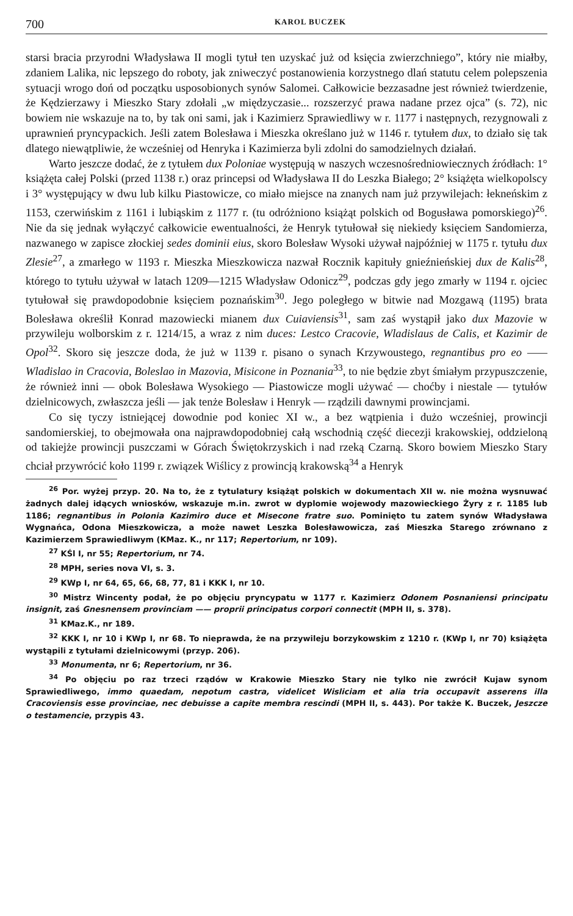700 KAROL BUCZEK
starsi bracia przyrodni Władysława II mogli tytuł ten uzyskać już od księcia zwierzchniego”, który nie miałby, zdaniem Lalika, nic lepszego do roboty, jak zniweczyć postanowienia korzystnego dlań statutu celem polepszenia sytuacji wrogo doń od początku usposobionych synów Salomei. Całkowicie bezzasadne jest również twierdzenie, że Kędzierzawy i Mieszko Stary zdołali „w międzyczasie... rozszerzyć prawa nadane przez ojca” (s. 72), nic bowiem nie wskazuje na to, by tak oni sami, jak i Kazimierz Sprawiedliwy w r. 1177 i następnych, rezygnowali z uprawnień pryncypackich. Jeśli zatem Bolesława i Mieszka określano już w 1146 r. tytułem dux, to działo się tak dlatego niewątpliwie, że wcześniej od Henryka i Kazimierza byli zdolni do samodzielnych działań.
Warto jeszcze dodać, że z tytułem dux Poloniae występują w naszych wczesnośredniowiecznych źródłach: 1° książęta całej Polski (przed 1138 r.) oraz princepsi od Władysława II do Leszka Białego; 2° książęta wielkopolscy i 3° występujący w dwu lub kilku Piastowicze, co miało miejsce na znanych nam już przywilejach: łekneńskim z 1153, czerwińskim z 1161 i lubiąskim z 1177 r. (tu odróżniono książąt polskich od Bogusława pomorskiego)<sup>26</sup>. Nie da się jednak wyłączyć całkowicie ewentualności, że Henryk tytułował się niekiedy księciem Sandomierza, nazwanego w zapisce złockiej sedes dominii eius, skoro Bolesław Wysoki używał najpóźniej w 1175 r. tytułu dux Zlesie<sup>27</sup>, a zmarłego w 1193 r. Mieszka Mieszkowicza nazwał Rocznik kapituły gnieźnieńskiej dux de Kalis<sup>28</sup>, którego to tytułu używał w latach 1209—1215 Władysław Odonicz<sup>29</sup>, podczas gdy jego zmarły w 1194 r. ojciec tytułował się prawdopodobnie księciem poznańskim<sup>30</sup>. Jego poległego w bitwie nad Mozgawą (1195) brata Bolesława określił Konrad mazowiecki mianem dux Cuiaviensis<sup>31</sup>, sam zaś wystąpił jako dux Mazovie w przywileju wolborskim z r. 1214/15, a wraz z nim duces: Lestco Cracovie, Wladislaus de Calis, et Kazimir de Opol<sup>32</sup>. Skoro się jeszcze doda, że już w 1139 r. pisano o synach Krzywoustego, regnantibus pro eo —— Wladislao in Cracovia, Boleslao in Mazovia, Misicone in Poznania<sup>33</sup>, to nie będzie zbyt śmiałym przypuszczenie, że również inni — obok Bolesława Wysokiego — Piastowicze mogli używać — choćby i niestale — tytułów dzielnicowych, zwłaszcza jeśli — jak tenże Bolesław i Henryk — rządzili dawnymi prowincjami.
Co się tyczy istniejącej dowodnie pod koniec XI w., a bez wątpienia i dużo wcześniej, prowincji sandomierskiej, to obejmowała ona najprawdopodobniej całą wschodnią część diecezji krakowskiej, oddzieloną od takiejże prowincji puszczami w Górach Świętokrzyskich i nad rzeką Czarną. Skoro bowiem Mieszko Stary chciał przywrócić koło 1199 r. związek Wiślicy z prowincją krakowską<sup>34</sup> a Henryk
<sup>26</sup> Por. wyżej przyp. 20. Na to, że z tytulatury książąt polskich w dokumentach XII w. nie można wysnuwać żadnych dalej idących wniosków, wskazuje m.in. zwrot w dyplomie wojewody mazowieckiego Żyry z r. 1185 lub 1186; regnantibus in Polonia Kazimiro duce et Misecone fratre suo. Pominięto tu zatem synów Władysława Wygnańca, Odona Mieszkowicza, a może nawet Leszka Bolesławowicza, zaś Mieszka Starego zrównano z Kazimierzem Sprawiedliwym (KMaz. K., nr 117; Repertorium, nr 109).
<sup>27</sup> KŚl I, nr 55; Repertorium, nr 74.
<sup>28</sup> MPH, series nova VI, s. 3.
<sup>29</sup> KWp I, nr 64, 65, 66, 68, 77, 81 i KKK I, nr 10.
<sup>30</sup> Mistrz Wincenty podał, że po objęciu pryncypatu w 1177 r. Kazimierz Odonem Posnaniensi principatu insignit, zaś Gnesnensem provinciam —— proprii principatus corpori connectit (MPH II, s. 378).
<sup>31</sup> KMaz.K., nr 189.
<sup>32</sup> KKK I, nr 10 i KWp I, nr 68. To nieprawda, że na przywileju borzykowskim z 1210 r. (KWp I, nr 70) książęta wystąpili z tytułami dzielnicowymi (przyp. 206).
<sup>33</sup> Monumenta, nr 6; Repertorium, nr 36.
<sup>34</sup> Po objęciu po raz trzeci rządów w Krakowie Mieszko Stary nie tylko nie zwrócił Kujaw synom Sprawiedliwego, immo quaedam, nepotum castra, videlicet Wisliciam et alia tria occupavit asserens illa Cracoviensis esse provinciae, nec debuisse a capite membra rescindi (MPH II, s. 443). Por także K. Buczek, Jeszcze o testamencie, przypis 43.